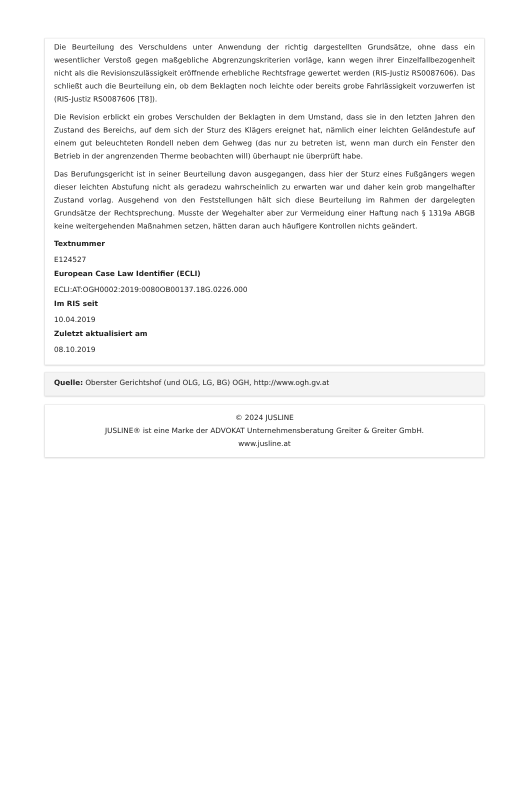Die Beurteilung des Verschuldens unter Anwendung der richtig dargestellten Grundsätze, ohne dass ein wesentlicher Verstoß gegen maßgebliche Abgrenzungskriterien vorläge, kann wegen ihrer Einzelfallbezogenheit nicht als die Revisionszulässigkeit eröffnende erhebliche Rechtsfrage gewertet werden (RIS-Justiz RS0087606). Das schließt auch die Beurteilung ein, ob dem Beklagten noch leichte oder bereits grobe Fahrlässigkeit vorzuwerfen ist (RIS-Justiz RS0087606 [T8]).
Die Revision erblickt ein grobes Verschulden der Beklagten in dem Umstand, dass sie in den letzten Jahren den Zustand des Bereichs, auf dem sich der Sturz des Klägers ereignet hat, nämlich einer leichten Geländestufe auf einem gut beleuchteten Rondell neben dem Gehweg (das nur zu betreten ist, wenn man durch ein Fenster den Betrieb in der angrenzenden Therme beobachten will) überhaupt nie überprüft habe.
Das Berufungsgericht ist in seiner Beurteilung davon ausgegangen, dass hier der Sturz eines Fußgängers wegen dieser leichten Abstufung nicht als geradezu wahrscheinlich zu erwarten war und daher kein grob mangelhafter Zustand vorlag. Ausgehend von den Feststellungen hält sich diese Beurteilung im Rahmen der dargelegten Grundsätze der Rechtsprechung. Musste der Wegehalter aber zur Vermeidung einer Haftung nach § 1319a ABGB keine weitergehenden Maßnahmen setzen, hätten daran auch häufigere Kontrollen nichts geändert.
Textnummer
E124527
European Case Law Identifier (ECLI)
ECLI:AT:OGH0002:2019:0080OB00137.18G.0226.000
Im RIS seit
10.04.2019
Zuletzt aktualisiert am
08.10.2019
Quelle: Oberster Gerichtshof (und OLG, LG, BG) OGH, http://www.ogh.gv.at
© 2024 JUSLINE
JUSLINE® ist eine Marke der ADVOKAT Unternehmensberatung Greiter & Greiter GmbH.
www.jusline.at